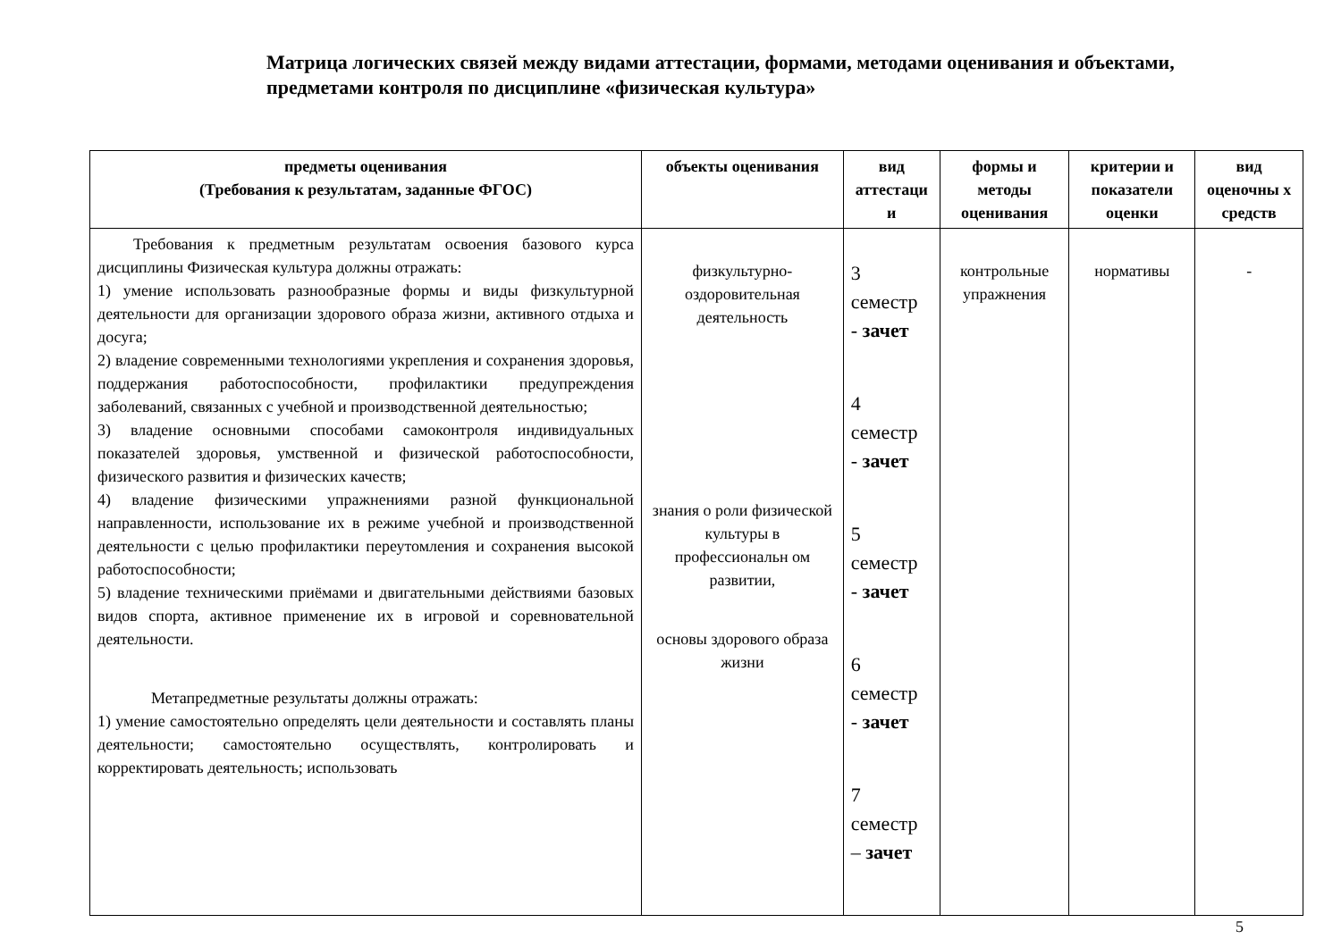Матрица логических связей между видами аттестации, формами, методами оценивания и объектами, предметами контроля по дисциплине «физическая культура»
| предметы оценивания (Требования к результатам, заданные ФГОС) | объекты оценивания | вид аттестаци и | формы и методы оценивания | критерии и показатели оценки | вид оценочны х средств |
| --- | --- | --- | --- | --- | --- |
| Требования к предметным результатам освоения базового курса дисциплины Физическая культура должны отражать: 1) умение использовать разнообразные формы и виды физкультурной деятельности для организации здорового образа жизни, активного отдыха и досуга; 2) владение современными технологиями укрепления и сохранения здоровья, поддержания работоспособности, профилактики предупреждения заболеваний, связанных с учебной и производственной деятельностью; 3) владение основными способами самоконтроля индивидуальных показателей здоровья, умственной и физической работоспособности, физического развития и физических качеств; 4) владение физическими упражнениями разной функциональной направленности, использование их в режиме учебной и производственной деятельности с целью профилактики переутомления и сохранения высокой работоспособности; 5) владение техническими приёмами и двигательными действиями базовых видов спорта, активное применение их в игровой и соревновательной деятельности. Метапредметные результаты должны отражать: 1) умение самостоятельно определять цели деятельности и составлять планы деятельности; самостоятельно осуществлять, контролировать и корректировать деятельность; использовать | физкультурно-оздоровительная деятельность знания о роли физической культуры в профессиональн ом развитии, основы здорового образа жизни | 3 семестр - зачет 4 семестр - зачет 5 семестр - зачет 6 семестр - зачет 7 семестр – зачет | контрольные упражнения | нормативы | - |
5